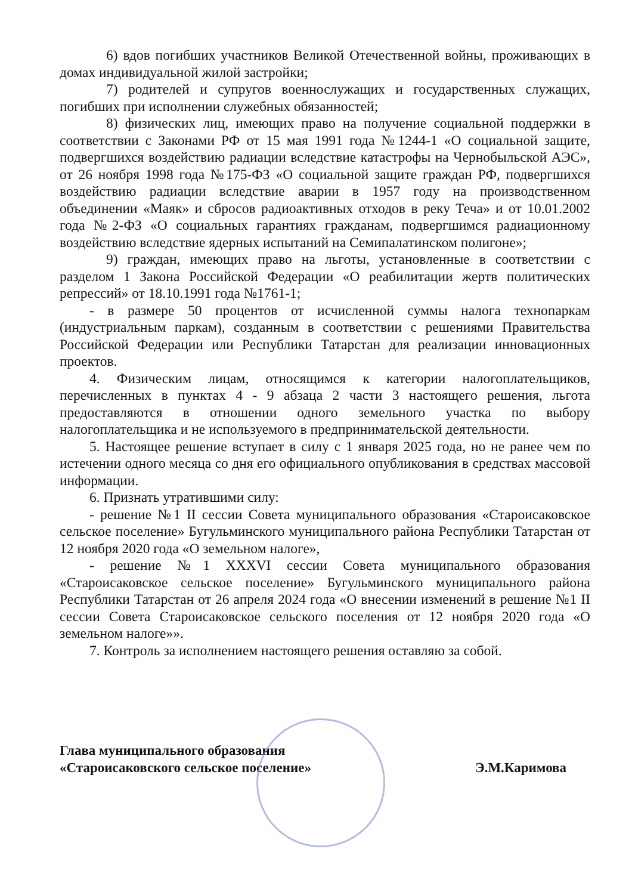6) вдов погибших участников Великой Отечественной войны, проживающих в домах индивидуальной жилой застройки;
7) родителей и супругов военнослужащих и государственных служащих, погибших при исполнении служебных обязанностей;
8) физических лиц, имеющих право на получение социальной поддержки в соответствии с Законами РФ от 15 мая 1991 года №1244-1 «О социальной защите, подвергшихся воздействию радиации вследствие катастрофы на Чернобыльской АЭС», от 26 ноября 1998 года №175-ФЗ «О социальной защите граждан РФ, подвергшихся воздействию радиации вследствие аварии в 1957 году на производственном объединении «Маяк» и сбросов радиоактивных отходов в реку Теча» и от 10.01.2002 года №2-ФЗ «О социальных гарантиях гражданам, подвергшимся радиационному воздействию вследствие ядерных испытаний на Семипалатинском полигоне»;
9) граждан, имеющих право на льготы, установленные в соответствии с разделом 1 Закона Российской Федерации «О реабилитации жертв политических репрессий» от 18.10.1991 года №1761-1;
- в размере 50 процентов от исчисленной суммы налога технопаркам (индустриальным паркам), созданным в соответствии с решениями Правительства Российской Федерации или Республики Татарстан для реализации инновационных проектов.
4. Физическим лицам, относящимся к категории налогоплательщиков, перечисленных в пунктах 4 - 9 абзаца 2 части 3 настоящего решения, льгота предоставляются в отношении одного земельного участка по выбору налогоплательщика и не используемого в предпринимательской деятельности.
5. Настоящее решение вступает в силу с 1 января 2025 года, но не ранее чем по истечении одного месяца со дня его официального опубликования в средствах массовой информации.
6. Признать утратившими силу:
- решение №1 II сессии Совета муниципального образования «Староисаковское сельское поселение» Бугульминского муниципального района Республики Татарстан от 12 ноября 2020 года «О земельном налоге»,
- решение №1 XXXVI сессии Совета муниципального образования «Староисаковское сельское поселение» Бугульминского муниципального района Республики Татарстан от 26 апреля 2024 года «О внесении изменений в решение №1 II сессии Совета Староисаковское сельского поселения от 12 ноября 2020 года «О земельном налоге»».
7. Контроль за исполнением настоящего решения оставляю за собой.
Глава муниципального образования
«Староисаковского сельское поселение»
Э.М.Каримова